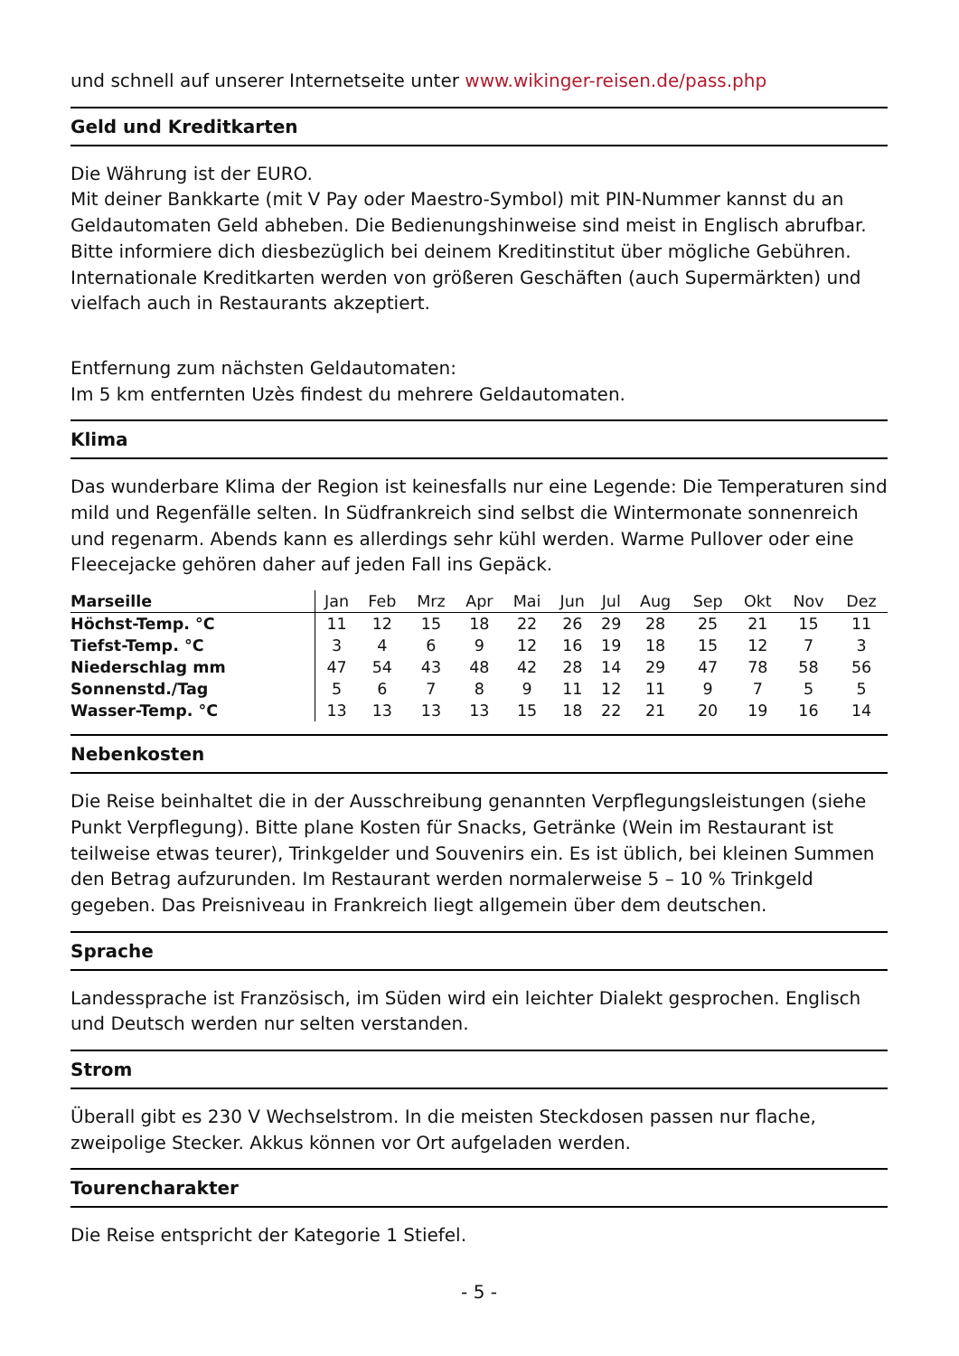und schnell auf unserer Internetseite unter www.wikinger-reisen.de/pass.php
Geld und Kreditkarten
Die Währung ist der EURO.
Mit deiner Bankkarte (mit V Pay oder Maestro-Symbol) mit PIN-Nummer kannst du an Geldautomaten Geld abheben. Die Bedienungshinweise sind meist in Englisch abrufbar. Bitte informiere dich diesbezüglich bei deinem Kreditinstitut über mögliche Gebühren. Internationale Kreditkarten werden von größeren Geschäften (auch Supermärkten) und vielfach auch in Restaurants akzeptiert.
Entfernung zum nächsten Geldautomaten:
Im 5 km entfernten Uzès findest du mehrere Geldautomaten.
Klima
Das wunderbare Klima der Region ist keinesfalls nur eine Legende: Die Temperaturen sind mild und Regenfälle selten. In Südfrankreich sind selbst die Wintermonate sonnenreich und regenarm. Abends kann es allerdings sehr kühl werden. Warme Pullover oder eine Fleecejacke gehören daher auf jeden Fall ins Gepäck.
| Marseille | Jan | Feb | Mrz | Apr | Mai | Jun | Jul | Aug | Sep | Okt | Nov | Dez |
| --- | --- | --- | --- | --- | --- | --- | --- | --- | --- | --- | --- | --- |
| Höchst-Temp. °C | 11 | 12 | 15 | 18 | 22 | 26 | 29 | 28 | 25 | 21 | 15 | 11 |
| Tiefst-Temp. °C | 3 | 4 | 6 | 9 | 12 | 16 | 19 | 18 | 15 | 12 | 7 | 3 |
| Niederschlag mm | 47 | 54 | 43 | 48 | 42 | 28 | 14 | 29 | 47 | 78 | 58 | 56 |
| Sonnenstd./Tag | 5 | 6 | 7 | 8 | 9 | 11 | 12 | 11 | 9 | 7 | 5 | 5 |
| Wasser-Temp. °C | 13 | 13 | 13 | 13 | 15 | 18 | 22 | 21 | 20 | 19 | 16 | 14 |
Nebenkosten
Die Reise beinhaltet die in der Ausschreibung genannten Verpflegungsleistungen (siehe Punkt Verpflegung). Bitte plane Kosten für Snacks, Getränke (Wein im Restaurant ist teilweise etwas teurer), Trinkgelder und Souvenirs ein. Es ist üblich, bei kleinen Summen den Betrag aufzurunden. Im Restaurant werden normalerweise 5 – 10 % Trinkgeld gegeben. Das Preisniveau in Frankreich liegt allgemein über dem deutschen.
Sprache
Landessprache ist Französisch, im Süden wird ein leichter Dialekt gesprochen. Englisch und Deutsch werden nur selten verstanden.
Strom
Überall gibt es 230 V Wechselstrom. In die meisten Steckdosen passen nur flache, zweipolige Stecker. Akkus können vor Ort aufgeladen werden.
Tourencharakter
Die Reise entspricht der Kategorie 1 Stiefel.
- 5 -